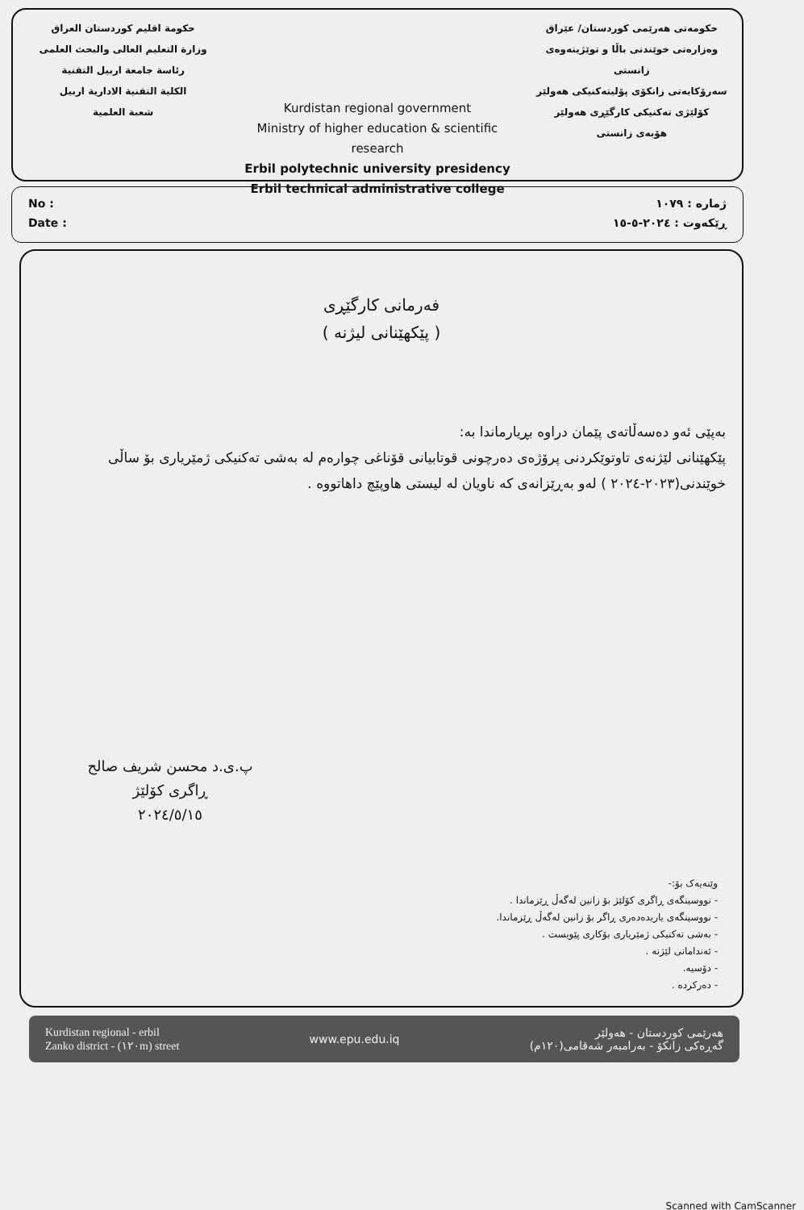حکومة اقلیم کوردستان العراق
وزارة التعلیم العالی والبحث العلمی
رئاسة جامعة اربیل التقنیة
الکلیة التقنیة الاداریة اربیل
شعبة العلمیة
Kurdistan regional government
Ministry of higher education & scientific research
Erbil polytechnic university presidency
Erbil technical administrative college
حکومەتی هەرێمی کوردستان/ عێراق
وەزارەتی خوێندنی باڵا و توێژینەوەی زانستی
سەرۆکایەتی زانکۆی پۆلیتەکنیکی هەولێر
کۆلێژی تەکنیکی کارگێڕی هەولێر
هۆبەی زانستی
No :
Date :
ژمارە : ١٠٧٩
ڕێکەوت : ٢٠٢٤-٥-١٥
فەرمانی کارگێڕی
( پێکهێنانی لیژنە )
بەپێی ئەو دەسەڵاتەی پێمان دراوە بڕیارماندا بە:
پێکهێنانی لێژنەی تاوتوێکردنی پرۆژەی دەرچونی قوتابیانی قۆناغی چوارەم لە بەشی تەکنیکی ژمێریاری بۆ ساڵی خوێندنی(٢٠٢٣-٢٠٢٤ ) لەو بەڕێزانەی کە ناویان لە لیستی هاوپێچ داهاتووە .
پ.ی.د محسن شریف صالح
ڕاگری کۆلێژ
٢٠٢٤/٥/١٥
وێنەیەک بۆ:-
- نووسینگەی ڕاگری کۆلێژ بۆ زانین لەگەڵ ڕێزماندا .
- نووسینگەی یاریدەدەری ڕاگر بۆ زانین لەگەڵ ڕێزماندا.
- بەشی تەکنیکی ژمێریاری بۆکاری پێویست .
- ئەندامانی لێژنە .
- دۆسیە.
- دەرکردە .
Kurdistan regional - erbil
Zanko district - (١٢٠m) street
www.epu.edu.iq
هەرێمی کوردستان - هەولێر
گەڕەکی زانکۆ - بەرامبەر شەقامی(١٢٠م)
Scanned with CamScanner